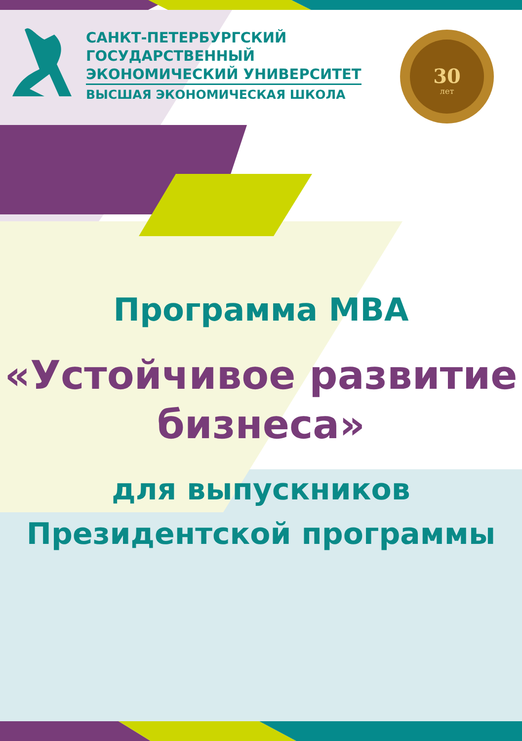30
лет
САНКТ-ПЕТЕРБУРГСКИЙ
ГОСУДАРСТВЕННЫЙ
ЭКОНОМИЧЕСКИЙ УНИВЕРСИТЕТ
ВЫСШАЯ ЭКОНОМИЧЕСКАЯ ШКОЛА
Программа MBA
«Устойчивое развитие
бизнеса»
для выпускников
Президентской программы